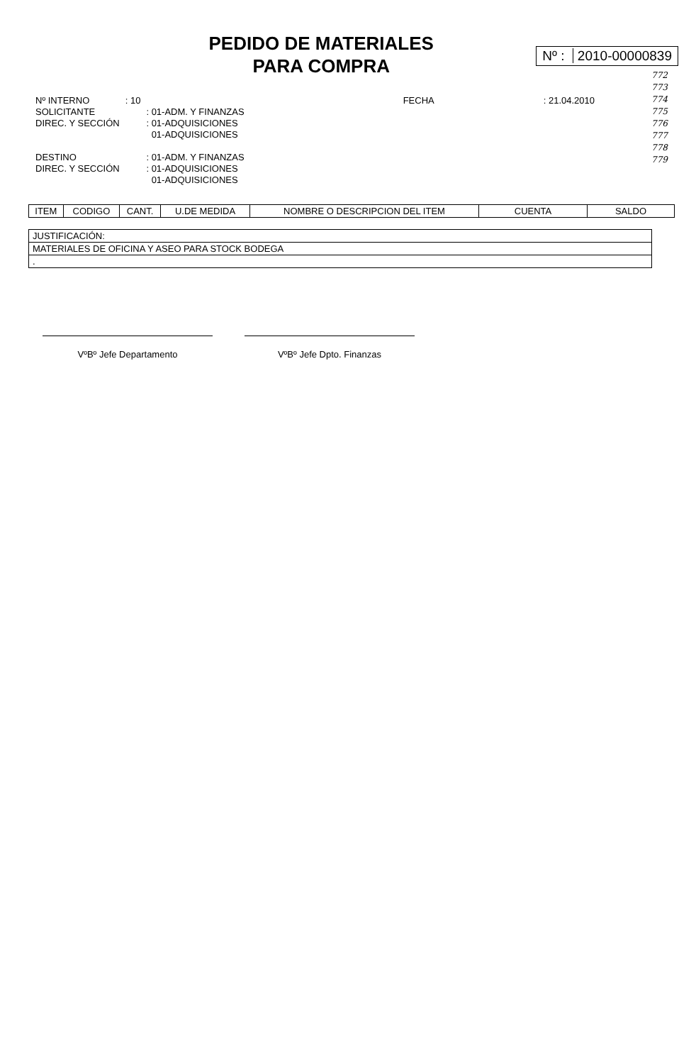PEDIDO DE MATERIALES
PARA COMPRA
Nº : 2010-00000839
772
773
774
775
776
777
778
779
| Nº INTERNO | : 10 | | FECHA | : 21.04.2010 |
| SOLICITANTE | | : 01-ADM. Y FINANZAS | | |
| DIREC. Y SECCIÓN | | : 01-ADQUISICIONES | | |
| | | 01-ADQUISICIONES | | |
| DESTINO | | : 01-ADM. Y FINANZAS | | |
| DIREC. Y SECCIÓN | | : 01-ADQUISICIONES | | |
| | | 01-ADQUISICIONES | | |
| ITEM | CODIGO | CANT. | U.DE MEDIDA | NOMBRE O DESCRIPCION DEL ITEM | CUENTA | SALDO |
| --- | --- | --- | --- | --- | --- | --- |
| JUSTIFICACIÓN: |
| MATERIALES DE OFICINA Y ASEO PARA STOCK BODEGA |
| . |
VºBº Jefe Departamento VºBº Jefe Dpto. Finanzas